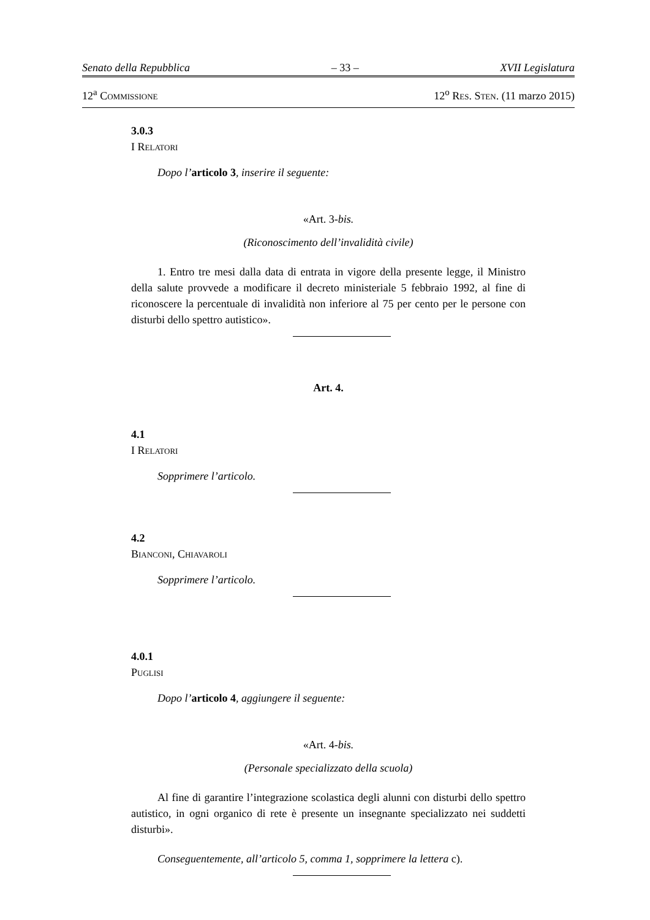Senato della Repubblica – 33 – XVII Legislatura
12<sup>a</sup> COMMISSIONE 12<sup>o</sup> RES. STEN. (11 marzo 2015)
3.0.3
I RELATORI
Dopo l’articolo 3, inserire il seguente:
«Art. 3-bis.
(Riconoscimento dell’invalidità civile)
1. Entro tre mesi dalla data di entrata in vigore della presente legge, il Ministro della salute provvede a modificare il decreto ministeriale 5 febbraio 1992, al fine di riconoscere la percentuale di invalidità non inferiore al 75 per cento per le persone con disturbi dello spettro autistico».
Art. 4.
4.1
I RELATORI
Sopprimere l’articolo.
4.2
BIANCONI, CHIAVAROLI
Sopprimere l’articolo.
4.0.1
PUGLISI
Dopo l’articolo 4, aggiungere il seguente:
«Art. 4-bis.
(Personale specializzato della scuola)
Al fine di garantire l’integrazione scolastica degli alunni con disturbi dello spettro autistico, in ogni organico di rete è presente un insegnante specializzato nei suddetti disturbi».
Conseguentemente, all’articolo 5, comma 1, sopprimere la lettera c).